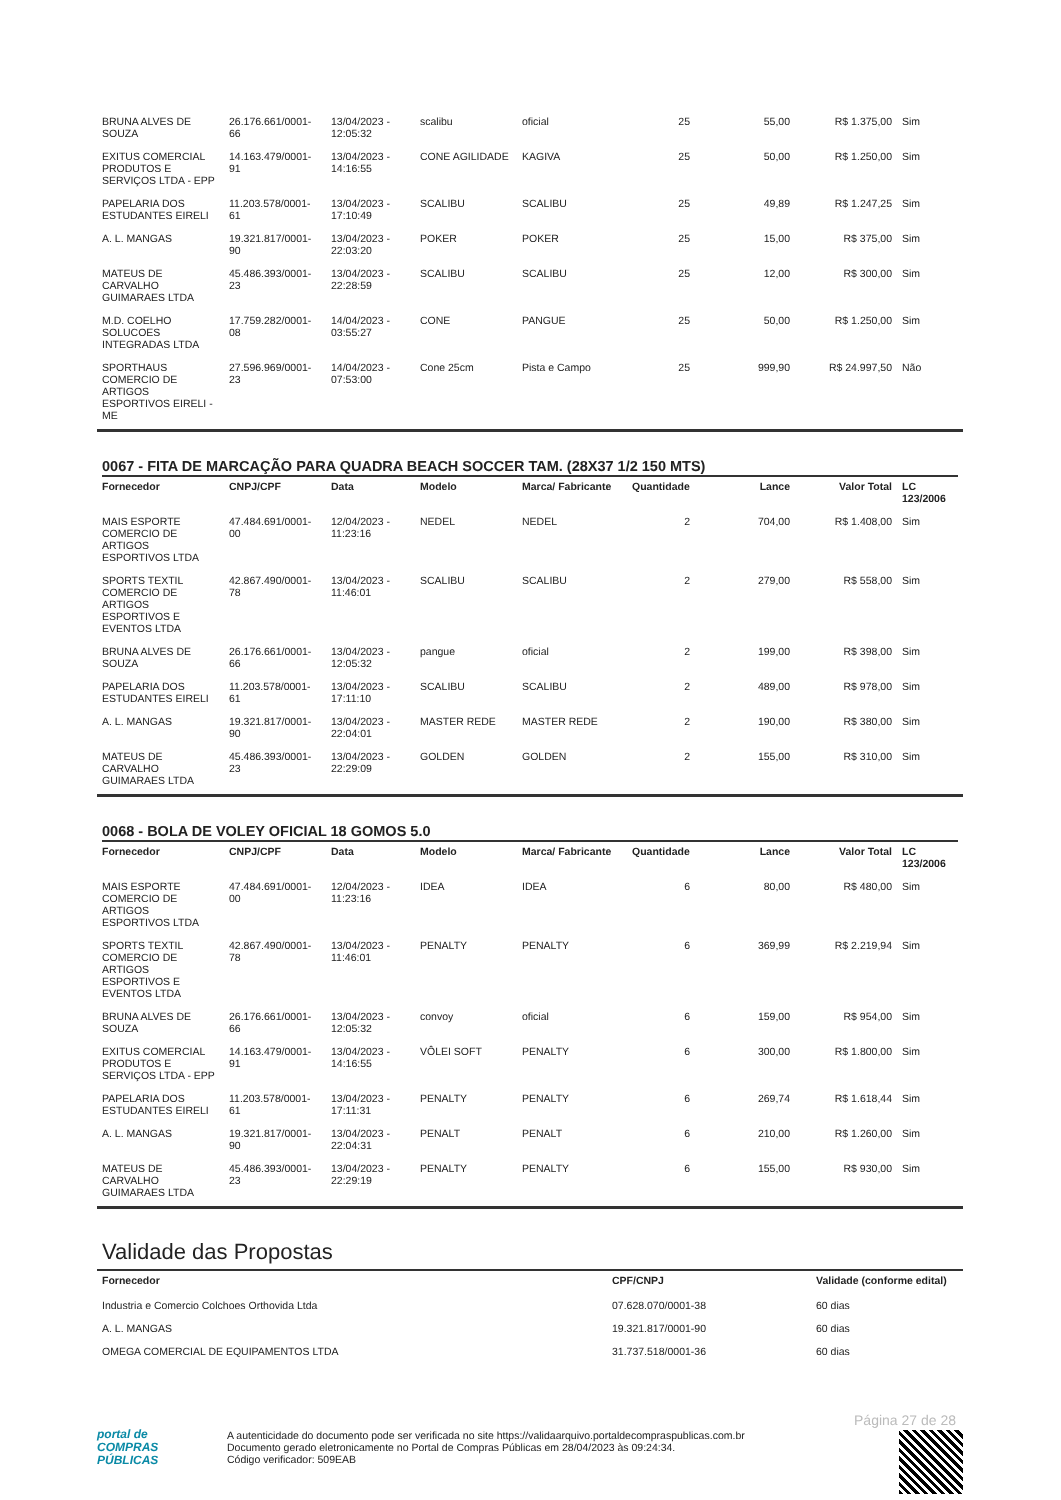| BRUNA ALVES DE SOUZA | 26.176.661/0001-66 | 13/04/2023 - 12:05:32 | scalibu | oficial | 25 | 55,00 | R$ 1.375,00 | Sim |
| EXITUS COMERCIAL PRODUTOS E SERVIÇOS LTDA - EPP | 14.163.479/0001-91 | 13/04/2023 - 14:16:55 | CONE AGILIDADE | KAGIVA | 25 | 50,00 | R$ 1.250,00 | Sim |
| PAPELARIA DOS ESTUDANTES EIRELI | 11.203.578/0001-61 | 13/04/2023 - 17:10:49 | SCALIBU | SCALIBU | 25 | 49,89 | R$ 1.247,25 | Sim |
| A. L. MANGAS | 19.321.817/0001-90 | 13/04/2023 - 22:03:20 | POKER | POKER | 25 | 15,00 | R$ 375,00 | Sim |
| MATEUS DE CARVALHO GUIMARAES LTDA | 45.486.393/0001-23 | 13/04/2023 - 22:28:59 | SCALIBU | SCALIBU | 25 | 12,00 | R$ 300,00 | Sim |
| M.D. COELHO SOLUCOES INTEGRADAS LTDA | 17.759.282/0001-08 | 14/04/2023 - 03:55:27 | CONE | PANGUE | 25 | 50,00 | R$ 1.250,00 | Sim |
| SPORTHAUS COMERCIO DE ARTIGOS ESPORTIVOS EIRELI - ME | 27.596.969/0001-23 | 14/04/2023 - 07:53:00 | Cone 25cm | Pista e Campo | 25 | 999,90 | R$ 24.997,50 | Não |
0067 - FITA DE MARCAÇÃO PARA QUADRA BEACH SOCCER TAM. (28X37 1/2 150 MTS)
| Fornecedor | CNPJ/CPF | Data | Modelo | Marca/ Fabricante | Quantidade | Lance | Valor Total | LC 123/2006 |
| --- | --- | --- | --- | --- | --- | --- | --- | --- |
| MAIS ESPORTE COMERCIO DE ARTIGOS ESPORTIVOS LTDA | 47.484.691/0001-00 | 12/04/2023 - 11:23:16 | NEDEL | NEDEL | 2 | 704,00 | R$ 1.408,00 | Sim |
| SPORTS TEXTIL COMERCIO DE ARTIGOS ESPORTIVOS E EVENTOS LTDA | 42.867.490/0001-78 | 13/04/2023 - 11:46:01 | SCALIBU | SCALIBU | 2 | 279,00 | R$ 558,00 | Sim |
| BRUNA ALVES DE SOUZA | 26.176.661/0001-66 | 13/04/2023 - 12:05:32 | pangue | oficial | 2 | 199,00 | R$ 398,00 | Sim |
| PAPELARIA DOS ESTUDANTES EIRELI | 11.203.578/0001-61 | 13/04/2023 - 17:11:10 | SCALIBU | SCALIBU | 2 | 489,00 | R$ 978,00 | Sim |
| A. L. MANGAS | 19.321.817/0001-90 | 13/04/2023 - 22:04:01 | MASTER REDE | MASTER REDE | 2 | 190,00 | R$ 380,00 | Sim |
| MATEUS DE CARVALHO GUIMARAES LTDA | 45.486.393/0001-23 | 13/04/2023 - 22:29:09 | GOLDEN | GOLDEN | 2 | 155,00 | R$ 310,00 | Sim |
0068 - BOLA DE VOLEY OFICIAL 18 GOMOS 5.0
| Fornecedor | CNPJ/CPF | Data | Modelo | Marca/ Fabricante | Quantidade | Lance | Valor Total | LC 123/2006 |
| --- | --- | --- | --- | --- | --- | --- | --- | --- |
| MAIS ESPORTE COMERCIO DE ARTIGOS ESPORTIVOS LTDA | 47.484.691/0001-00 | 12/04/2023 - 11:23:16 | IDEA | IDEA | 6 | 80,00 | R$ 480,00 | Sim |
| SPORTS TEXTIL COMERCIO DE ARTIGOS ESPORTIVOS E EVENTOS LTDA | 42.867.490/0001-78 | 13/04/2023 - 11:46:01 | PENALTY | PENALTY | 6 | 369,99 | R$ 2.219,94 | Sim |
| BRUNA ALVES DE SOUZA | 26.176.661/0001-66 | 13/04/2023 - 12:05:32 | convoy | oficial | 6 | 159,00 | R$ 954,00 | Sim |
| EXITUS COMERCIAL PRODUTOS E SERVIÇOS LTDA - EPP | 14.163.479/0001-91 | 13/04/2023 - 14:16:55 | VÔLEI SOFT | PENALTY | 6 | 300,00 | R$ 1.800,00 | Sim |
| PAPELARIA DOS ESTUDANTES EIRELI | 11.203.578/0001-61 | 13/04/2023 - 17:11:31 | PENALTY | PENALTY | 6 | 269,74 | R$ 1.618,44 | Sim |
| A. L. MANGAS | 19.321.817/0001-90 | 13/04/2023 - 22:04:31 | PENALT | PENALT | 6 | 210,00 | R$ 1.260,00 | Sim |
| MATEUS DE CARVALHO GUIMARAES LTDA | 45.486.393/0001-23 | 13/04/2023 - 22:29:19 | PENALTY | PENALTY | 6 | 155,00 | R$ 930,00 | Sim |
Validade das Propostas
| Fornecedor | CPF/CNPJ | Validade (conforme edital) |
| --- | --- | --- |
| Industria e Comercio Colchoes Orthovida Ltda | 07.628.070/0001-38 | 60 dias |
| A. L. MANGAS | 19.321.817/0001-90 | 60 dias |
| OMEGA COMERCIAL DE EQUIPAMENTOS LTDA | 31.737.518/0001-36 | 60 dias |
Página 27 de 28
portal de
COMPRAS
PÚBLICAS
A autenticidade do documento pode ser verificada no site https://validaarquivo.portaldecompraspublicas.com.br
Documento gerado eletronicamente no Portal de Compras Públicas em 28/04/2023 às 09:24:34.
Código verificador: 509EAB